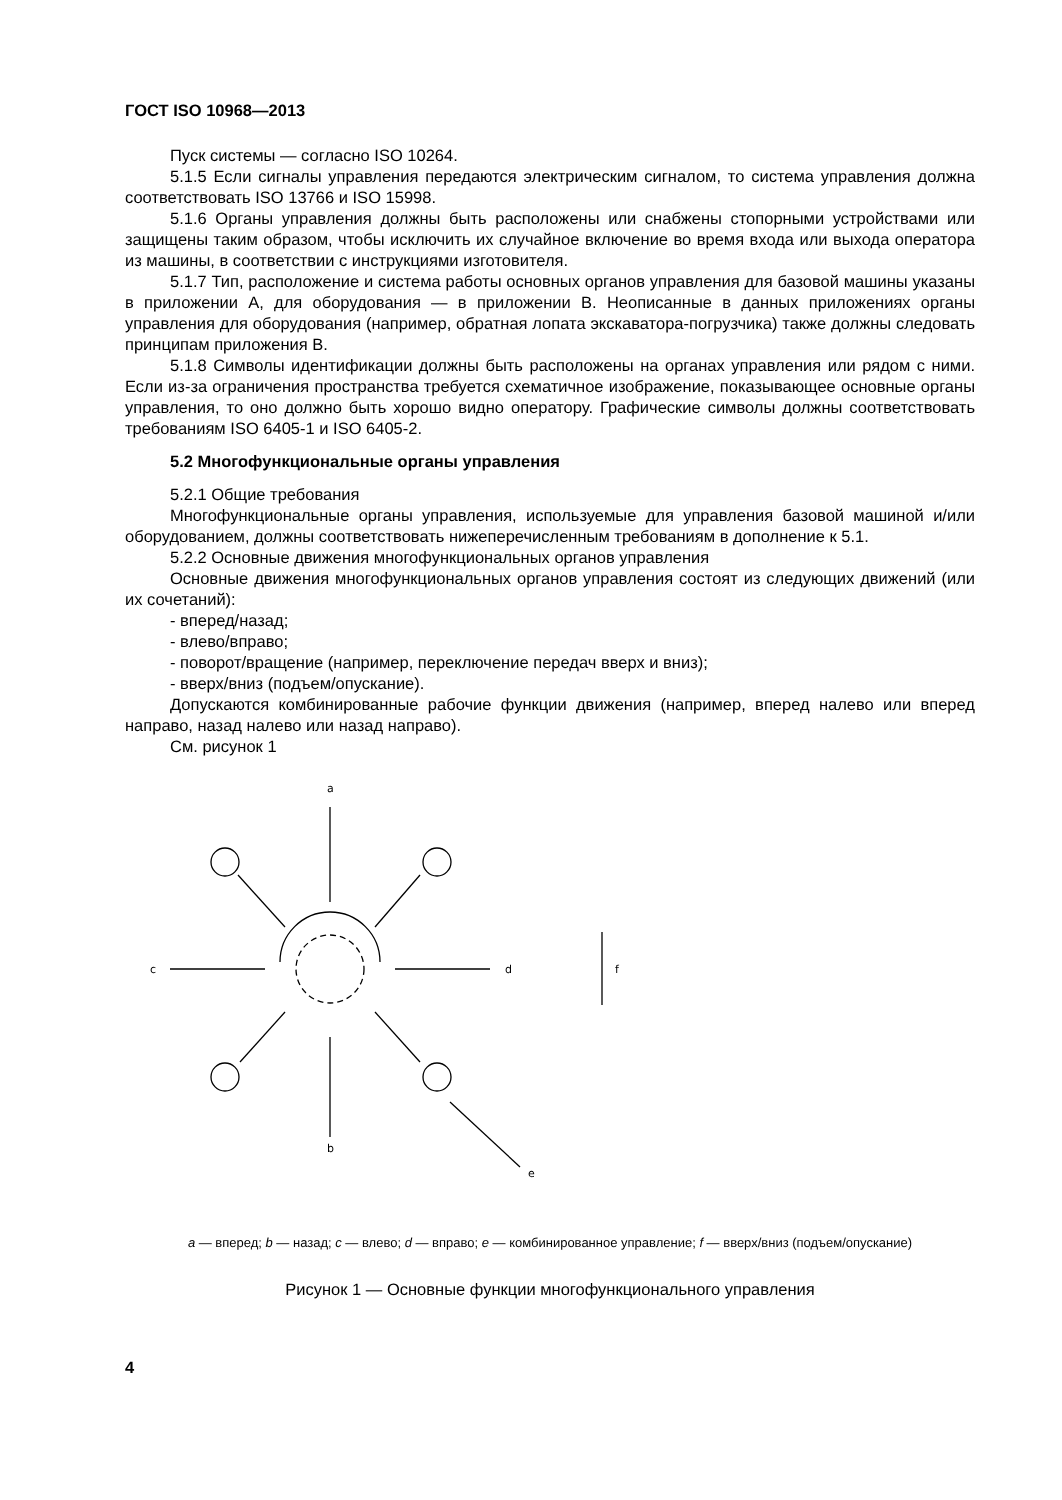ГОСТ ISO 10968—2013
Пуск системы — согласно ISO 10264.
5.1.5 Если сигналы управления передаются электрическим сигналом, то система управления должна соответствовать ISO 13766 и ISO 15998.
5.1.6 Органы управления должны быть расположены или снабжены стопорными устройствами или защищены таким образом, чтобы исключить их случайное включение во время входа или выхода оператора из машины, в соответствии с инструкциями изготовителя.
5.1.7 Тип, расположение и система работы основных органов управления для базовой машины указаны в приложении А, для оборудования — в приложении В. Неописанные в данных приложениях органы управления для оборудования (например, обратная лопата экскаватора-погрузчика) также должны следовать принципам приложения В.
5.1.8 Символы идентификации должны быть расположены на органах управления или рядом с ними. Если из-за ограничения пространства требуется схематичное изображение, показывающее основные органы управления, то оно должно быть хорошо видно оператору. Графические символы должны соответствовать требованиям ISO 6405-1 и ISO 6405-2.
5.2 Многофункциональные органы управления
5.2.1 Общие требования
Многофункциональные органы управления, используемые для управления базовой машиной и/или оборудованием, должны соответствовать нижеперечисленным требованиям в дополнение к 5.1.
5.2.2 Основные движения многофункциональных органов управления
Основные движения многофункциональных органов управления состоят из следующих движений (или их сочетаний):
- вперед/назад;
- влево/вправо;
- поворот/вращение (например, переключение передач вверх и вниз);
- вверх/вниз (подъем/опускание).
Допускаются комбинированные рабочие функции движения (например, вперед налево или вперед направо, назад налево или назад направо).
См. рисунок 1
a
b
c
d
e
f
a — вперед; b — назад; c — влево; d — вправо; e — комбинированное управление; f — вверх/вниз (подъем/опускание)
Рисунок 1 — Основные функции многофункционального управления
4